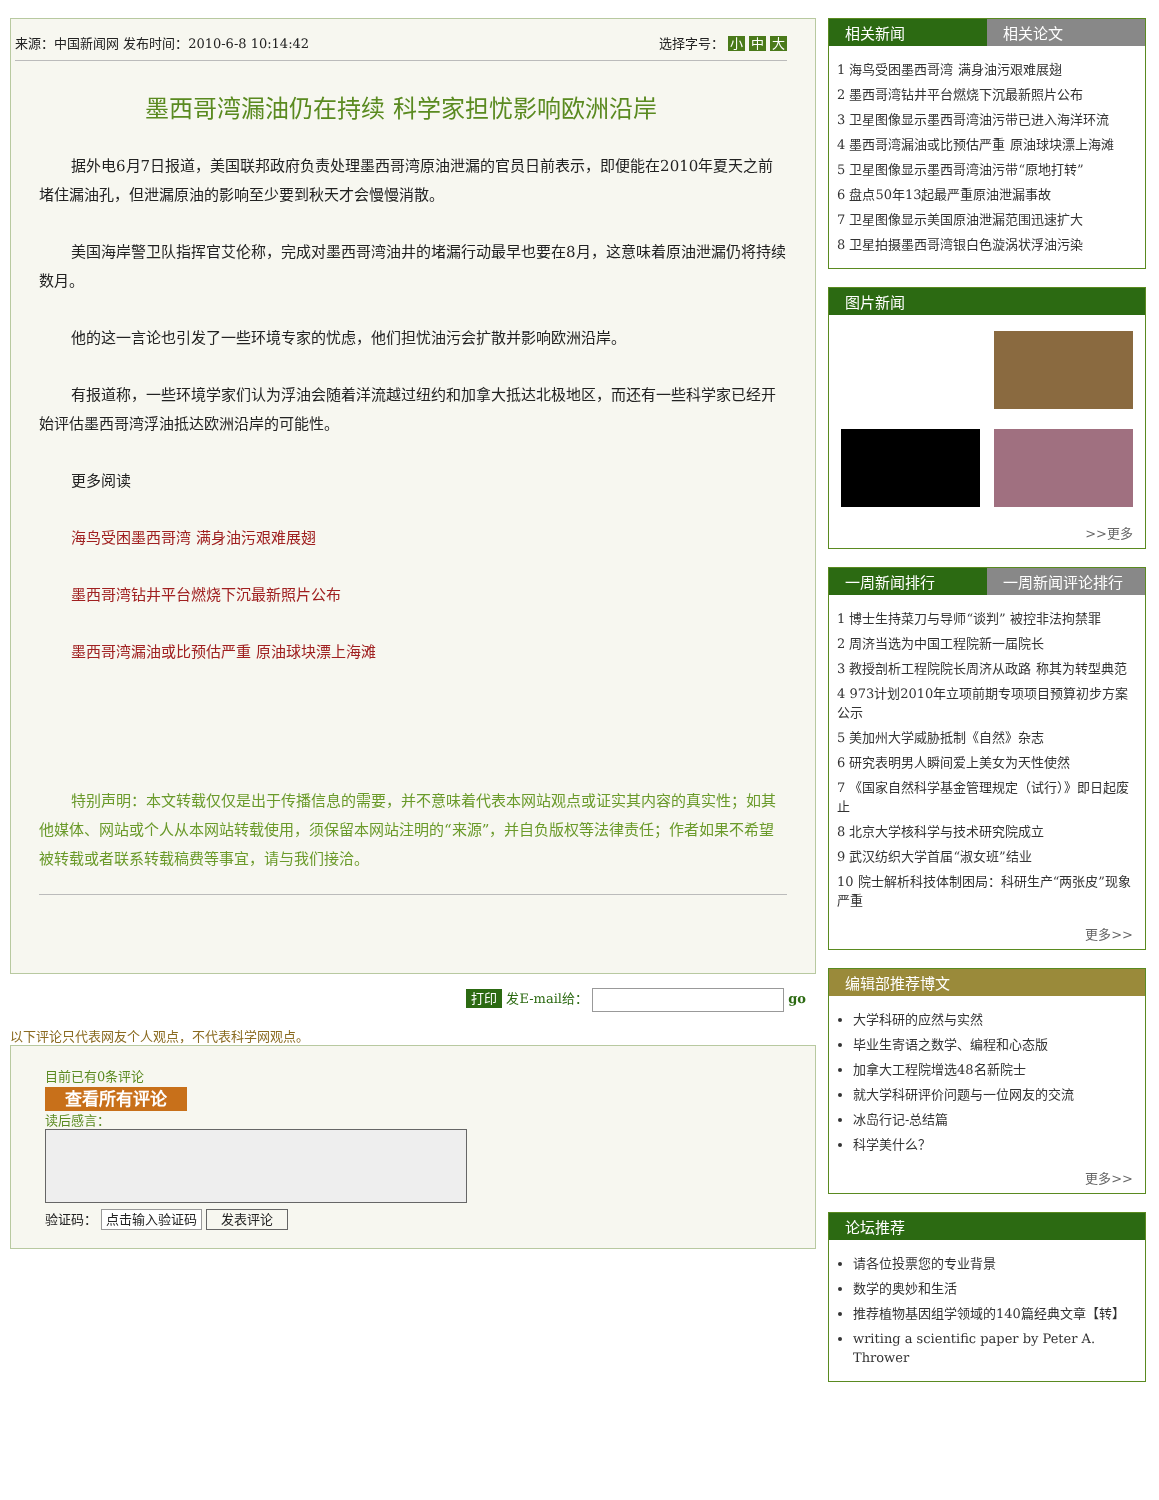来源：中国新闻网 发布时间：2010-6-8 10:14:42 选择字号： 小 中 大
墨西哥湾漏油仍在持续 科学家担忧影响欧洲沿岸
据外电6月7日报道，美国联邦政府负责处理墨西哥湾原油泄漏的官员日前表示，即便能在2010年夏天之前堵住漏油孔，但泄漏原油的影响至少要到秋天才会慢慢消散。
美国海岸警卫队指挥官艾伦称，完成对墨西哥湾油井的堵漏行动最早也要在8月，这意味着原油泄漏仍将持续数月。
他的这一言论也引发了一些环境专家的忧虑，他们担忧油污会扩散并影响欧洲沿岸。
有报道称，一些环境学家们认为浮油会随着洋流越过纽约和加拿大抵达北极地区，而还有一些科学家已经开始评估墨西哥湾浮油抵达欧洲沿岸的可能性。
更多阅读
海鸟受困墨西哥湾 满身油污艰难展翅
墨西哥湾钻井平台燃烧下沉最新照片公布
墨西哥湾漏油或比预估严重 原油球块漂上海滩
特别声明：本文转载仅仅是出于传播信息的需要，并不意味着代表本网站观点或证实其内容的真实性；如其他媒体、网站或个人从本网站转载使用，须保留本网站注明的“来源”，并自负版权等法律责任；作者如果不希望被转载或者联系转载稿费等事宜，请与我们接洽。
打印 发E-mail给： go
以下评论只代表网友个人观点，不代表科学网观点。
目前已有0条评论
查看所有评论
读后感言：
验证码： 点击输入验证码 发表评论
相关新闻 相关论文
1 海鸟受困墨西哥湾 满身油污艰难展翅
2 墨西哥湾钻井平台燃烧下沉最新照片公布
3 卫星图像显示墨西哥湾油污带已进入海洋环流
4 墨西哥湾漏油或比预估严重 原油球块漂上海滩
5 卫星图像显示墨西哥湾油污带“原地打转”
6 盘点50年13起最严重原油泄漏事故
7 卫星图像显示美国原油泄漏范围迅速扩大
8 卫星拍摄墨西哥湾银白色漩涡状浮油污染
图片新闻
>>更多
一周新闻排行 一周新闻评论排行
1 博士生持菜刀与导师“谈判” 被控非法拘禁罪
2 周济当选为中国工程院新一届院长
3 教授剖析工程院院长周济从政路 称其为转型典范
4 973计划2010年立项前期专项项目预算初步方案公示
5 美加州大学威胁抵制《自然》杂志
6 研究表明男人瞬间爱上美女为天性使然
7 《国家自然科学基金管理规定（试行）》即日起废止
8 北京大学核科学与技术研究院成立
9 武汉纺织大学首届“淑女班”结业
10 院士解析科技体制困局：科研生产“两张皮”现象严重
更多>>
编辑部推荐博文
大学科研的应然与实然
毕业生寄语之数学、编程和心态版
加拿大工程院增选48名新院士
就大学科研评价问题与一位网友的交流
冰岛行记-总结篇
科学美什么？
更多>>
论坛推荐
请各位投票您的专业背景
数学的奥妙和生活
推荐植物基因组学领域的140篇经典文章【转】
writing a scientific paper by Peter A. Thrower